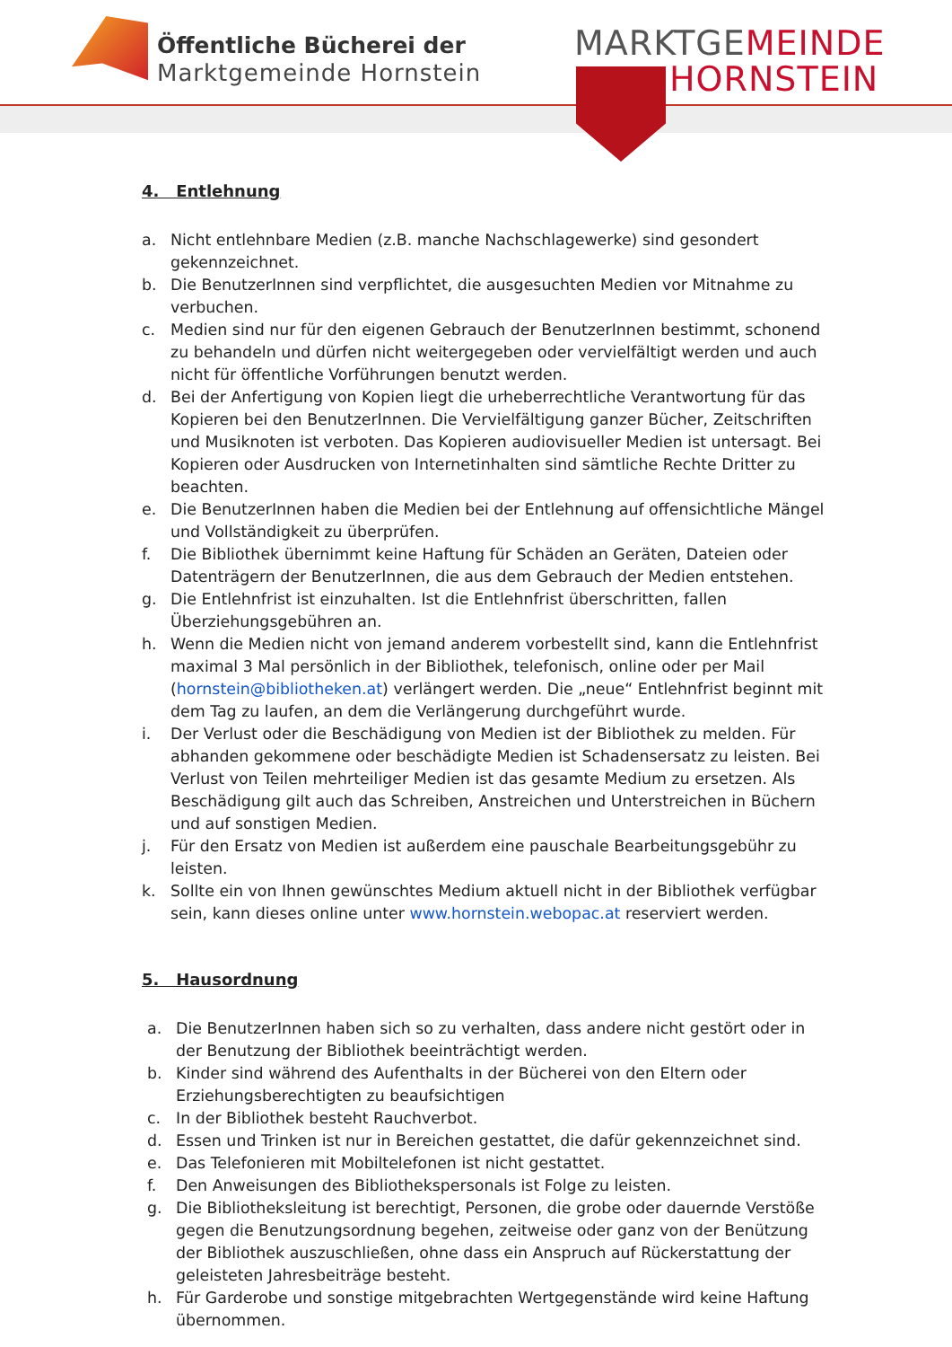Öffentliche Bücherei der
Marktgemeinde Hornstein
MARKTGEMEINDE
HORNSTEIN
4. Entlehnung
a. Nicht entlehnbare Medien (z.B. manche Nachschlagewerke) sind gesondert gekennzeichnet.
b. Die BenutzerInnen sind verpflichtet, die ausgesuchten Medien vor Mitnahme zu verbuchen.
c. Medien sind nur für den eigenen Gebrauch der BenutzerInnen bestimmt, schonend zu behandeln und dürfen nicht weitergegeben oder vervielfältigt werden und auch nicht für öffentliche Vorführungen benutzt werden.
d. Bei der Anfertigung von Kopien liegt die urheberrechtliche Verantwortung für das Kopieren bei den BenutzerInnen. Die Vervielfältigung ganzer Bücher, Zeitschriften und Musiknoten ist verboten. Das Kopieren audiovisueller Medien ist untersagt. Bei Kopieren oder Ausdrucken von Internetinhalten sind sämtliche Rechte Dritter zu beachten.
e. Die BenutzerInnen haben die Medien bei der Entlehnung auf offensichtliche Mängel und Vollständigkeit zu überprüfen.
f. Die Bibliothek übernimmt keine Haftung für Schäden an Geräten, Dateien oder Datenträgern der BenutzerInnen, die aus dem Gebrauch der Medien entstehen.
g. Die Entlehnfrist ist einzuhalten. Ist die Entlehnfrist überschritten, fallen Überziehungsgebühren an.
h. Wenn die Medien nicht von jemand anderem vorbestellt sind, kann die Entlehnfrist maximal 3 Mal persönlich in der Bibliothek, telefonisch, online oder per Mail (hornstein@bibliotheken.at) verlängert werden. Die „neue“ Entlehnfrist beginnt mit dem Tag zu laufen, an dem die Verlängerung durchgeführt wurde.
i. Der Verlust oder die Beschädigung von Medien ist der Bibliothek zu melden. Für abhanden gekommene oder beschädigte Medien ist Schadensersatz zu leisten. Bei Verlust von Teilen mehrteiliger Medien ist das gesamte Medium zu ersetzen. Als Beschädigung gilt auch das Schreiben, Anstreichen und Unterstreichen in Büchern und auf sonstigen Medien.
j. Für den Ersatz von Medien ist außerdem eine pauschale Bearbeitungsgebühr zu leisten.
k. Sollte ein von Ihnen gewünschtes Medium aktuell nicht in der Bibliothek verfügbar sein, kann dieses online unter www.hornstein.webopac.at reserviert werden.
5. Hausordnung
a. Die BenutzerInnen haben sich so zu verhalten, dass andere nicht gestört oder in der Benutzung der Bibliothek beeinträchtigt werden.
b. Kinder sind während des Aufenthalts in der Bücherei von den Eltern oder Erziehungsberechtigten zu beaufsichtigen
c. In der Bibliothek besteht Rauchverbot.
d. Essen und Trinken ist nur in Bereichen gestattet, die dafür gekennzeichnet sind.
e. Das Telefonieren mit Mobiltelefonen ist nicht gestattet.
f. Den Anweisungen des Bibliothekspersonals ist Folge zu leisten.
g. Die Bibliotheksleitung ist berechtigt, Personen, die grobe oder dauernde Verstöße gegen die Benutzungsordnung begehen, zeitweise oder ganz von der Benützung der Bibliothek auszuschließen, ohne dass ein Anspruch auf Rückerstattung der geleisteten Jahresbeiträge besteht.
h. Für Garderobe und sonstige mitgebrachten Wertgegenstände wird keine Haftung übernommen.